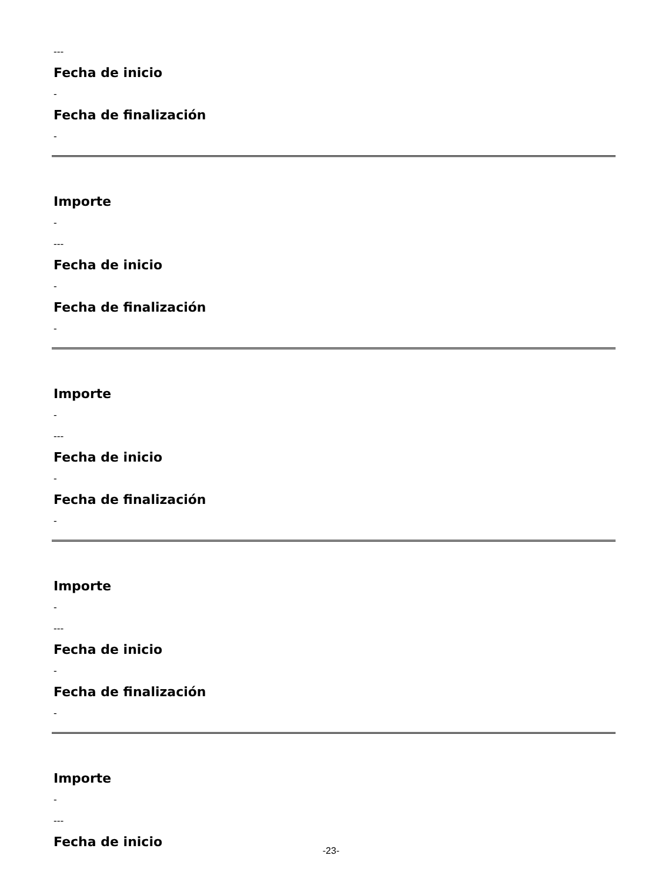---
Fecha de inicio
-
Fecha de finalización
-
Importe
-
---
Fecha de inicio
-
Fecha de finalización
-
Importe
-
---
Fecha de inicio
-
Fecha de finalización
-
Importe
-
---
Fecha de inicio
-
Fecha de finalización
-
Importe
-
---
Fecha de inicio
-23-